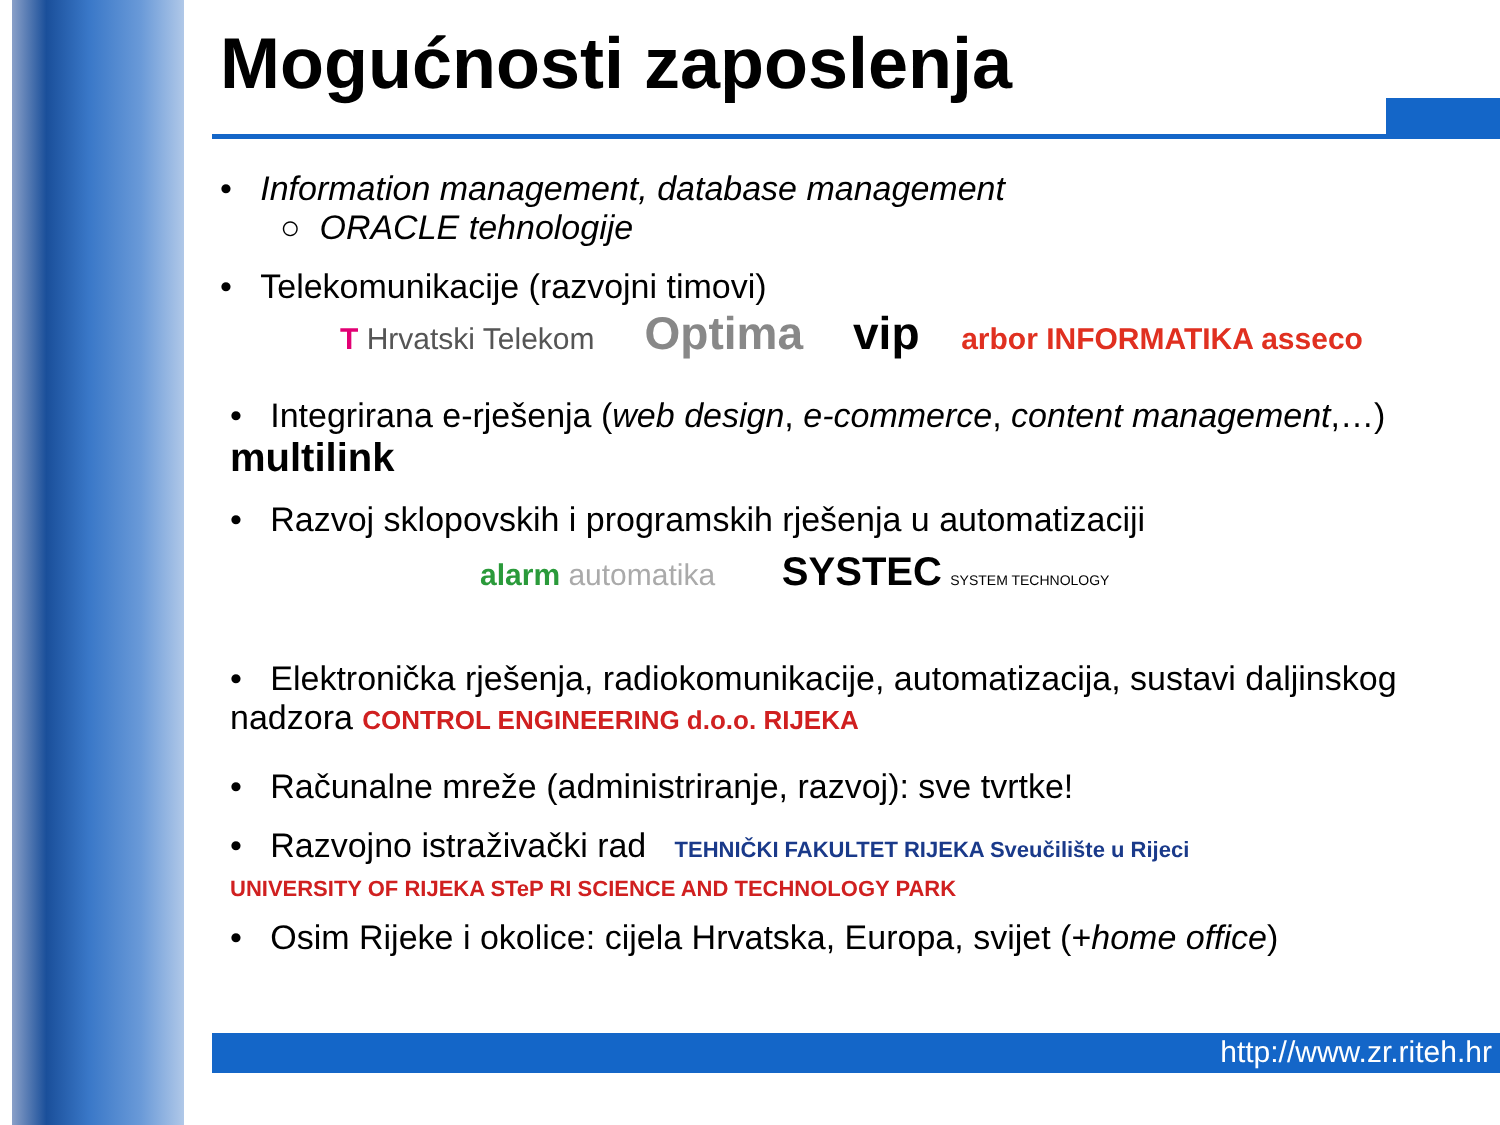Mogućnosti zaposlenja
• Information management, database management
○ ORACLE tehnologije
• Telekomunikacije (razvojni timovi)
T Hrvatski Telekom Optima vip arbor INFORMATIKA asseco
• Integrirana e-rješenja (web design, e-commerce, content management,…) multilink
• Razvoj sklopovskih i programskih rješenja u automatizaciji
alarm automatika SYSTEC SYSTEM TECHNOLOGY
• Elektronička rješenja, radiokomunikacije, automatizacija, sustavi daljinskog nadzora CONTROL ENGINEERING d.o.o. RIJEKA
• Računalne mreže (administriranje, razvoj): sve tvrtke!
• Razvojno istraživački rad TEHNIČKI FAKULTET RIJEKA Sveučilište u Rijeci UNIVERSITY OF RIJEKA STeP RI SCIENCE AND TECHNOLOGY PARK
• Osim Rijeke i okolice: cijela Hrvatska, Europa, svijet (+home office)
http://www.zr.riteh.hr